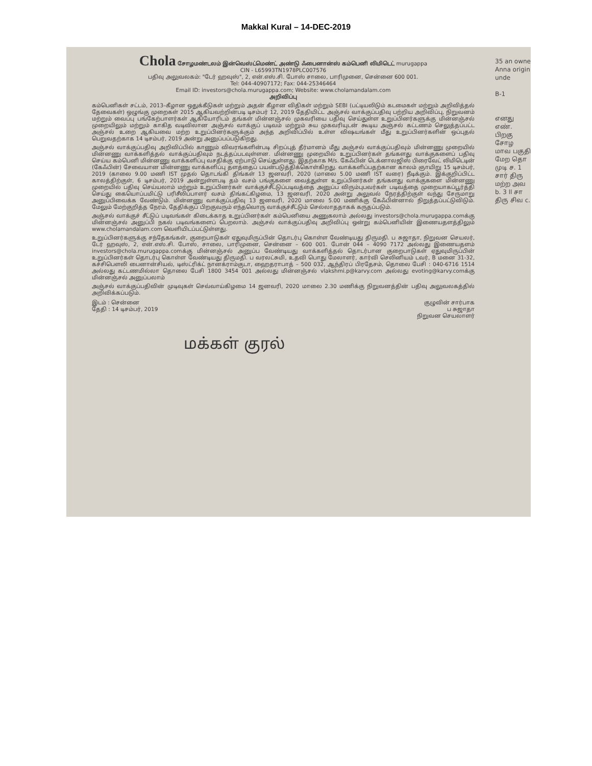Makkal Kural – 14-DEC-2019
35 an owne Anna origin unde
B-1
எனது எண். பிறகு சோழ மாவ பகுதி மேற தொ முடி ச. 1 சார் திரு மற்ற அவ b. 3 ll சா திரு சிவ c.
Chola சோழமண்டலம் இன்வெஸ்ட்மெண்ட் அண்டு ஃபைனான்ஸ் கம்பெனி லிமிடெட் murugappa
CIN - L65993TN1978PLC007576
பதிவு அலுவலகம்: "டேர் ஹவுஸ்", 2, என்.எஸ்.சி. போஸ் சாலை, பாரிமுனை, சென்னை 600 001.
Tel: 044-40907172; Fax: 044-25346464
Email ID: investors@chola.murugappa.com; Website: www.cholamandalam.com
அறிவிப்பு
கம்பெனிகள் சட்டம், 2013–கீழான ஒதுக்கீடுகள் மற்றும் அதன் கீழான விதிகள் மற்றும் SEBI (பட்டியலிடும் கடமைகள் மற்றும் அறிவித்தல் தேவைகள்) ஒழுங்கு முறைகள் 2015 ஆகியவற்றின்படி டிசம்பர் 12, 2019 தேதியிட்ட அஞ்சல் வாக்குப்பதிவு பற்றிய அறிவிப்பு, நிறுவனம் மற்றும் வைப்பு பங்கேற்பாளர்கள் ஆகியோரிடம் தங்கள் மின்னஞ்சல் முகவரியை பதிவு செய்துள்ள உறுப்பினர்களுக்கு மின்னஞ்சல் முறையிலும் மற்றும் காகித வடிவிலான அஞ்சல் வாக்குப் படிவம் மற்றும் சுய முகவரியுடன் கூடிய அஞ்சல் கட்டணம் செலுத்தப்பட்ட அஞ்சல் உறை ஆகியவை மற்ற உறுப்பினர்களுக்கும் அந்த அறிவிப்பில் உள்ள விஷயங்கள் மீது உறுப்பினர்களின் ஒப்புதல் பெறுவதற்காக 14 டிசம்பர், 2019 அன்று அனுப்பப்படுகிறது.
அஞ்சல் வாக்குப்பதிவு அறிவிப்பில் காணும் விவரங்களின்படி சிறப்புத் தீர்மானம் மீது அஞ்சல் வாக்குப்பதிவும் மின்னணு முறையில் மின்னணு வாக்களித்தல் வாக்குப்பதிவும் நடத்தப்படவுள்ளன. மின்னணு முறையில் உறுப்பினர்கள் தங்களது வாக்குகளைப் பதிவு செய்ய கம்பெனி மின்னணு வாக்களிப்பு வசதிக்கு ஏற்பாடு செய்துள்ளது. இதற்காக M/s. கேஃபின் டெக்னாலஜிஸ் பிரைவேட் லிமிடெடின் (கேஃபின்) சேவையான மின்னணு வாக்களிப்பு தளத்தைப் பயன்படுத்திக்கொள்கிறது. வாக்களிப்பதற்கான காலம் ஞாயிறு 15 டிசம்பர், 2019 (காலை 9.00 மணி IST முதல் தொடங்கி திங்கள் 13 ஜனவரி, 2020 (மாலை 5.00 மணி IST வரை) நீடிக்கும். இக்குறிப்பிட்ட காலத்திற்குள், 6 டிசம்பர், 2019 அன்றுள்ளபடி தம் வசம் பங்குகளை வைத்துள்ள உறுப்பினர்கள் தங்களது வாக்குகளை மின்னணு முறையில் பதிவு செய்யலாம் மற்றும் உறுப்பினர்கள் வாக்குச்சீட்டுப்படிவத்தை அனுப்ப விரும்புபவர்கள் படிவத்தை முறையாகப்பூர்த்தி செய்து கையொப்பமிட்டு பரிசீலிப்பாளர் வசம் திங்கட்கிழமை, 13 ஜனவரி, 2020 அன்று அலுவல் நேரத்திற்குள் வந்து சேருமாறு அனுப்பிவைக்க வேண்டும். மின்னணு வாக்குப்பதிவு 13 ஜனவரி, 2020 மாலை 5.00 மணிக்கு கேஃபின்னால் நிறுத்தப்பட்டுவிடும். மேலும் மேற்குறித்த நேரம், தேதிக்குப் பிறகுவரும் எந்தவொரு வாக்குச்சீட்டும் செல்லாததாகக் கருதப்படும்.
அஞ்சல் வாக்குச் சீட்டுப் படிவங்கள் கிடைக்காத உறுப்பினர்கள் கம்பெனியை அணுகலாம் அல்லது investors@chola.murugappa.comக்கு மின்னஞ்சல் அனுப்பி நகல் படிவங்களைப் பெறலாம். அஞ்சல் வாக்குப்பதிவு அறிவிப்பு ஒன்று கம்பெனியின் இணையதளத்திலும் www.cholamandalam.com வெளியிடப்பட்டுள்ளது.
உறுப்பினர்களுக்கு சந்தேகங்கள், குறைபாடுகள் ஏதுவுமிருப்பின் தொடர்பு கொள்ள வேண்டியது திருமதி. ப சுஜாதா, நிறுவன செயலர், டேர் ஹவுஸ், 2, என்.எஸ்.சி. போஸ், சாலை, பாரிமுனை, சென்னை – 600 001. போன் 044 – 4090 7172 அல்லது இணையதளம் investors@chola.murugappa.comக்கு மின்னஞ்சல் அனுப்ப வேண்டியது வாக்களித்தல் தொடர்பான குறைபாடுகள் ஏதுவுமிருப்பின் உறுப்பினர்கள் தொடர்பு கொள்ள வேண்டியது திருமதி. ப வரலட்சுமி, உதவி பொது மேலாளர், கார்வி செலினியம் டவர், B மனை 31-32, கச்சிபௌலி பைனான்சியல், டிஸ்ட்ரிக்ட் நானக்ராம்குடா, ஹைதராபாத் – 500 032, ஆந்திரப் பிரதேசம், தொலை பேசி : 040-6716 1514 அல்லது கட்டணமில்லா தொலை பேசி 1800 3454 001 அல்லது மின்னஞ்சல் vlakshmi.p@karvy.com அல்லது evoting@karvy.comக்கு மின்னஞ்சல் அனுப்பலாம்
அஞ்சல் வாக்குப்பதிவின் முடிவுகள் செவ்வாய்கிழமை 14 ஜனவரி, 2020 மாலை 2.30 மணிக்கு நிறுவனத்தின் பதிவு அலுவலகத்தில் அறிவிக்கப்படும்.
இடம் : சென்னை
தேதி : 14 டிசம்பர், 2019
குழுவின் சார்பாக
ப சுஜாதா
நிறுவன செயலாளர்
மக்கள் குரல்